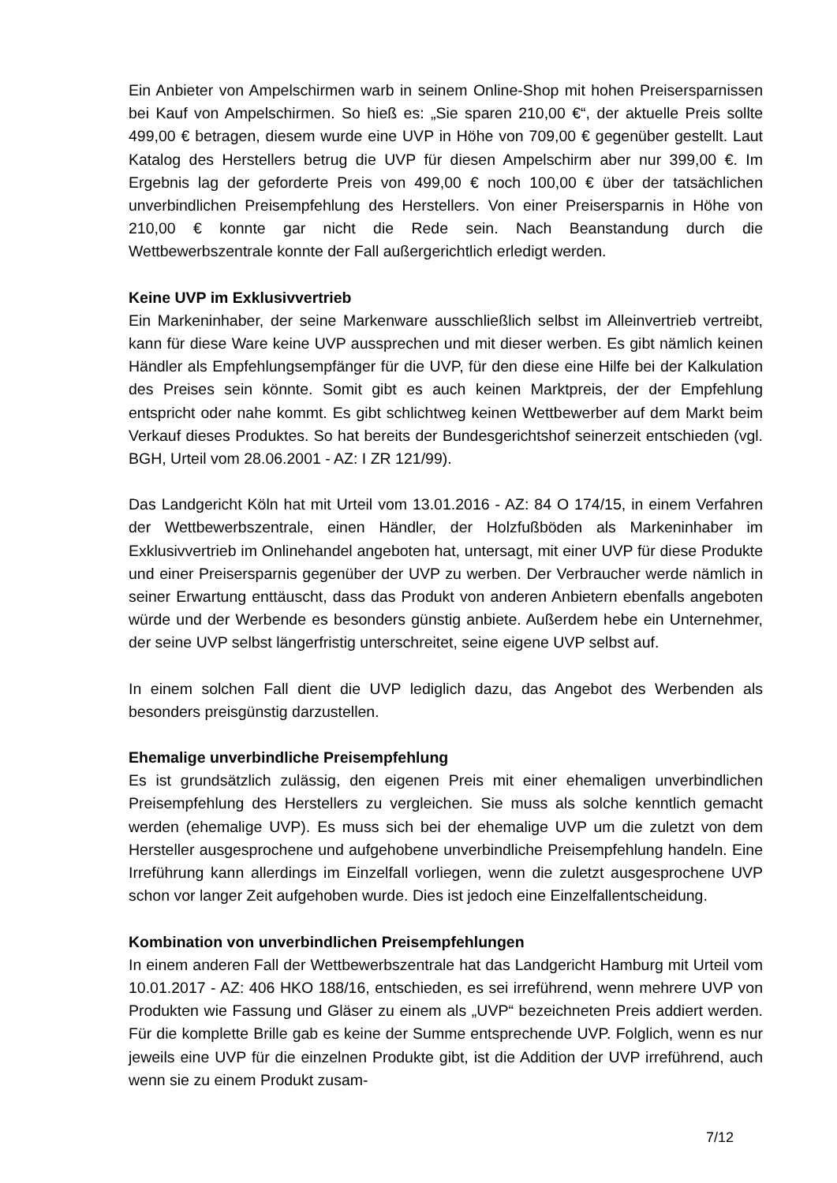Ein Anbieter von Ampelschirmen warb in seinem Online-Shop mit hohen Preiser­sparnissen bei Kauf von Ampelschirmen. So hieß es: „Sie sparen 210,00 €“, der aktuelle Preis sollte 499,00 € betragen, diesem wurde eine UVP in Höhe von 709,00 € gegenüber gestellt. Laut Katalog des Herstellers betrug die UVP für diesen Ampelschirm aber nur 399,00 €. Im Ergebnis lag der geforderte Preis von 499,00 € noch 100,00 € über der tatsächlichen unverbindlichen Preisempfehlung des Herstel­lers. Von einer Preisersparnis in Höhe von 210,00 € konnte gar nicht die Rede sein. Nach Beanstandung durch die Wettbewerbszentrale konnte der Fall außergericht­lich erledigt werden.
Keine UVP im Exklusivvertrieb
Ein Markeninhaber, der seine Markenware ausschließlich selbst im Alleinvertrieb vertreibt, kann für diese Ware keine UVP aussprechen und mit dieser werben. Es gibt nämlich keinen Händler als Empfehlungsempfänger für die UVP, für den diese eine Hilfe bei der Kalkulation des Preises sein könnte. Somit gibt es auch keinen Marktpreis, der der Empfehlung entspricht oder nahe kommt. Es gibt schlichtweg keinen Wettbewerber auf dem Markt beim Verkauf dieses Produktes. So hat bereits der Bundesgerichtshof seinerzeit entschieden (vgl. BGH, Urteil vom 28.06.2001 - AZ: I ZR 121/99).
Das Landgericht Köln hat mit Urteil vom 13.01.2016 - AZ: 84 O 174/15, in einem Verfahren der Wettbewerbszentrale, einen Händler, der Holzfußböden als Marken­inhaber im Exklusivvertrieb im Onlinehandel angeboten hat, untersagt, mit einer UVP für diese Produkte und einer Preisersparnis gegenüber der UVP zu werben. Der Verbraucher werde nämlich in seiner Erwartung enttäuscht, dass das Produkt von anderen Anbietern ebenfalls angeboten würde und der Werbende es besonders günstig anbiete. Außerdem hebe ein Unternehmer, der seine UVP selbst längerfris­tig unterschreitet, seine eigene UVP selbst auf.
In einem solchen Fall dient die UVP lediglich dazu, das Angebot des Werbenden als besonders preisgünstig darzustellen.
Ehemalige unverbindliche Preisempfehlung
Es ist grundsätzlich zulässig, den eigenen Preis mit einer ehemaligen unverbindli­chen Preisempfehlung des Herstellers zu vergleichen. Sie muss als solche kenntlich gemacht werden (ehemalige UVP). Es muss sich bei der ehemalige UVP um die zuletzt von dem Hersteller ausgesprochene und aufgehobene unverbindliche Preis­empfehlung handeln. Eine Irreführung kann allerdings im Einzelfall vorliegen, wenn die zuletzt ausgesprochene UVP schon vor langer Zeit aufgehoben wurde. Dies ist jedoch eine Einzelfallentscheidung.
Kombination von unverbindlichen Preisempfehlungen
In einem anderen Fall der Wettbewerbszentrale hat das Landgericht Hamburg mit Urteil vom 10.01.2017 - AZ: 406 HKO 188/16, entschieden, es sei irreführend, wenn mehrere UVP von Produkten wie Fassung und Gläser zu einem als „UVP“ bezeich­neten Preis addiert werden. Für die komplette Brille gab es keine der Summe ent­sprechende UVP. Folglich, wenn es nur jeweils eine UVP für die einzelnen Produkte gibt, ist die Addition der UVP irreführend, auch wenn sie zu einem Produkt zusam-
7/12